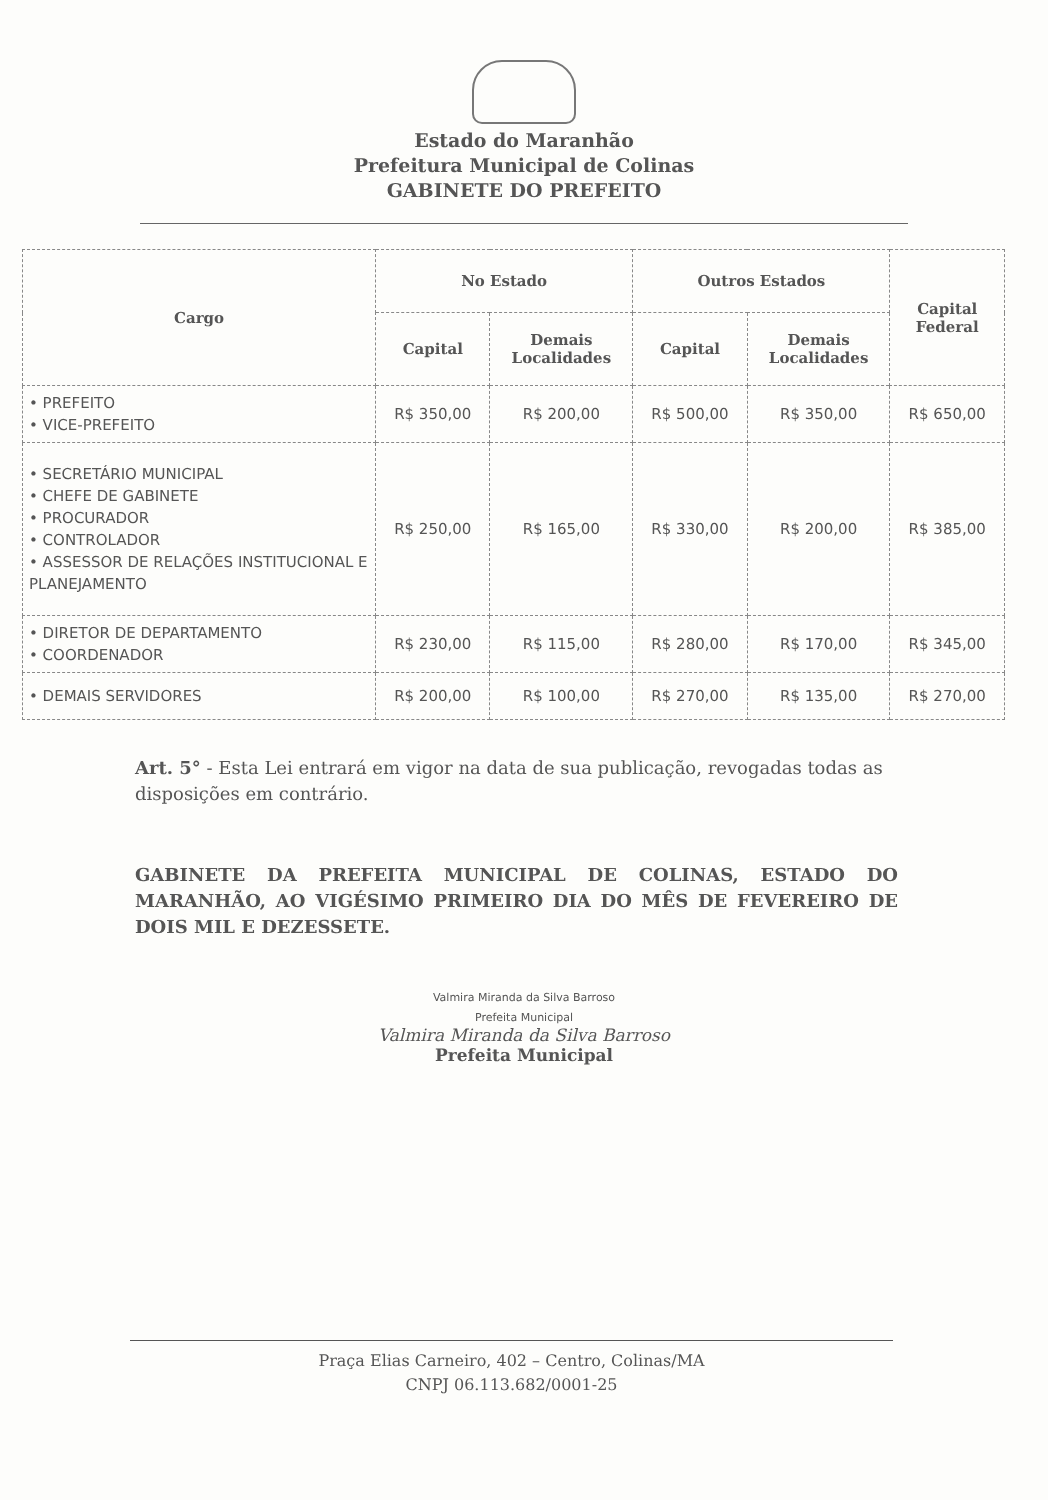Estado do Maranhão
Prefeitura Municipal de Colinas
GABINETE DO PREFEITO
| Cargo | No Estado | | Outros Estados | | Capital Federal |
| --- | --- | --- | --- | --- | --- |
| | Capital | Demais Localidades | Capital | Demais Localidades | |
| • PREFEITO • VICE-PREFEITO | R$ 350,00 | R$ 200,00 | R$ 500,00 | R$ 350,00 | R$ 650,00 |
| • SECRETÁRIO MUNICIPAL • CHEFE DE GABINETE • PROCURADOR • CONTROLADOR • ASSESSOR DE RELAÇÕES INSTITUCIONAL E PLANEJAMENTO | R$ 250,00 | R$ 165,00 | R$ 330,00 | R$ 200,00 | R$ 385,00 |
| • DIRETOR DE DEPARTAMENTO • COORDENADOR | R$ 230,00 | R$ 115,00 | R$ 280,00 | R$ 170,00 | R$ 345,00 |
| • DEMAIS SERVIDORES | R$ 200,00 | R$ 100,00 | R$ 270,00 | R$ 135,00 | R$ 270,00 |
Art. 5° - Esta Lei entrará em vigor na data de sua publicação, revogadas todas as disposições em contrário.
GABINETE DA PREFEITA MUNICIPAL DE COLINAS, ESTADO DO MARANHÃO, AO VIGÉSIMO PRIMEIRO DIA DO MÊS DE FEVEREIRO DE DOIS MIL E DEZESSETE.
Valmira Miranda da Silva Barroso
Prefeita Municipal
Valmira Miranda da Silva Barroso
Prefeita Municipal
Praça Elias Carneiro, 402 – Centro, Colinas/MA
CNPJ 06.113.682/0001-25